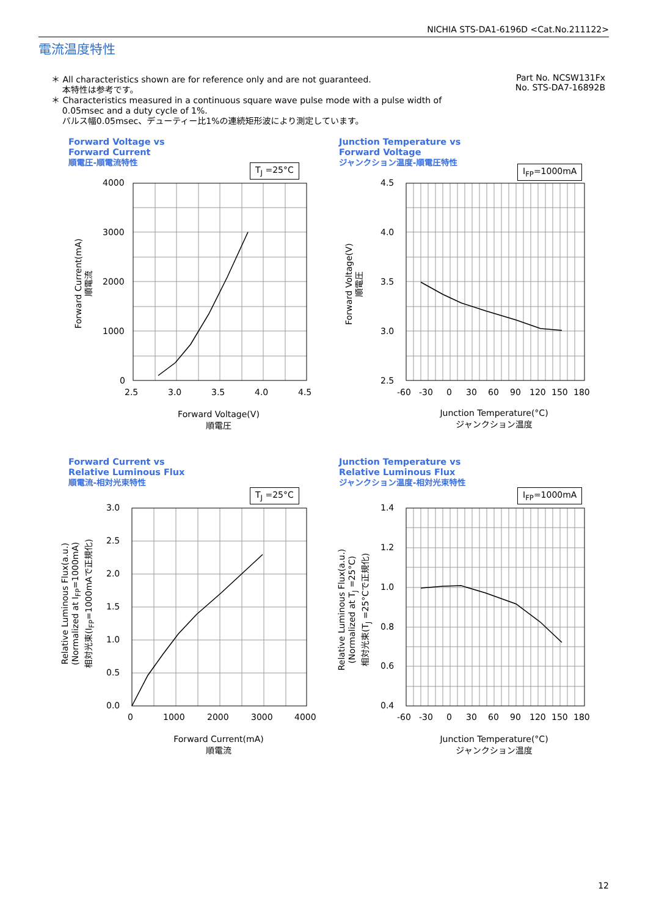NICHIA STS-DA1-6196D <Cat.No.211122>
電流温度特性
Part No. NCSW131Fx
No. STS-DA7-16892B
＊ All characteristics shown are for reference only and are not guaranteed.
本特性は参考です。
＊ Characteristics measured in a continuous square wave pulse mode with a pulse width of
0.05msec and a duty cycle of 1%.
パルス幅0.05msec、デューティー比1%の連続矩形波により測定しています。
Forward Voltage vs
Forward Current
順電圧-順電流特性
T<sub>J</sub> =25°C
4000
3000
2000
1000
0
2.5
3.0
3.5
4.0
4.5
Forward Current(mA)
順電流
Forward Voltage(V)
順電圧
Junction Temperature vs
Forward Voltage
ジャンクション温度-順電圧特性
I<sub>FP</sub>=1000mA
4.5
4.0
3.5
3.0
2.5
-60
-30
0
30
60
90
120
150
180
Forward Voltage(V)
順電圧
Junction Temperature(°C)
ジャンクション温度
Forward Current vs
Relative Luminous Flux
順電流-相対光束特性
T<sub>J</sub> =25°C
3.0
2.5
2.0
1.5
1.0
0.5
0.0
0
1000
2000
3000
4000
Relative Luminous Flux(a.u.)
(Normalized at I<sub>FP</sub>=1000mA)
相対光束(I<sub>FP</sub>=1000mAで正規化)
Forward Current(mA)
順電流
Junction Temperature vs
Relative Luminous Flux
ジャンクション温度-相対光束特性
I<sub>FP</sub>=1000mA
1.4
1.2
1.0
0.8
0.6
0.4
-60
-30
0
30
60
90
120
150
180
Relative Luminous Flux(a.u.)
(Normalized at T<sub>J</sub> =25°C)
相対光束(T<sub>J</sub> =25°Cで正規化)
Junction Temperature(°C)
ジャンクション温度
12